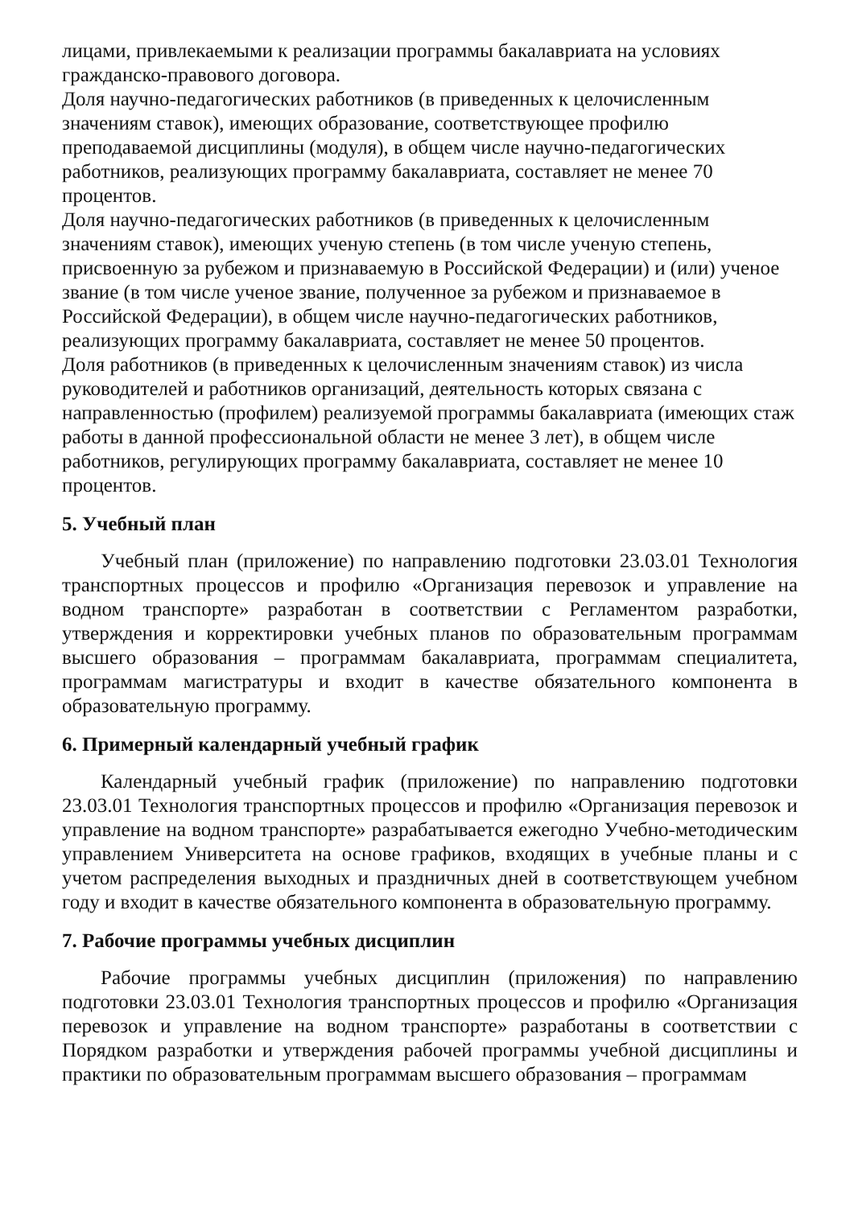лицами, привлекаемыми к реализации программы бакалавриата на условиях гражданско-правового договора.
Доля научно-педагогических работников (в приведенных к целочисленным значениям ставок), имеющих образование, соответствующее профилю преподаваемой дисциплины (модуля), в общем числе научно-педагогических работников, реализующих программу бакалавриата, составляет не менее 70 процентов.
Доля научно-педагогических работников (в приведенных к целочисленным значениям ставок), имеющих ученую степень (в том числе ученую степень, присвоенную за рубежом и признаваемую в Российской Федерации) и (или) ученое звание (в том числе ученое звание, полученное за рубежом и признаваемое в Российской Федерации), в общем числе научно-педагогических работников, реализующих программу бакалавриата, составляет не менее 50 процентов.
Доля работников (в приведенных к целочисленным значениям ставок) из числа руководителей и работников организаций, деятельность которых связана с направленностью (профилем) реализуемой программы бакалавриата (имеющих стаж работы в данной профессиональной области не менее 3 лет), в общем числе работников, регулирующих программу бакалавриата, составляет не менее 10 процентов.
5. Учебный план
Учебный план (приложение) по направлению подготовки 23.03.01 Технология транспортных процессов и профилю «Организация перевозок и управление на водном транспорте» разработан в соответствии с Регламентом разработки, утверждения и корректировки учебных планов по образовательным программам высшего образования – программам бакалавриата, программам специалитета, программам магистратуры и входит в качестве обязательного компонента в образовательную программу.
6. Примерный календарный учебный график
Календарный учебный график (приложение) по направлению подготовки 23.03.01 Технология транспортных процессов и профилю «Организация перевозок и управление на водном транспорте» разрабатывается ежегодно Учебно-методическим управлением Университета на основе графиков, входящих в учебные планы и с учетом распределения выходных и праздничных дней в соответствующем учебном году и входит в качестве обязательного компонента в образовательную программу.
7. Рабочие программы учебных дисциплин
Рабочие программы учебных дисциплин (приложения) по направлению подготовки 23.03.01 Технология транспортных процессов и профилю «Организация перевозок и управление на водном транспорте» разработаны в соответствии с Порядком разработки и утверждения рабочей программы учебной дисциплины и практики по образовательным программам высшего образования – программам